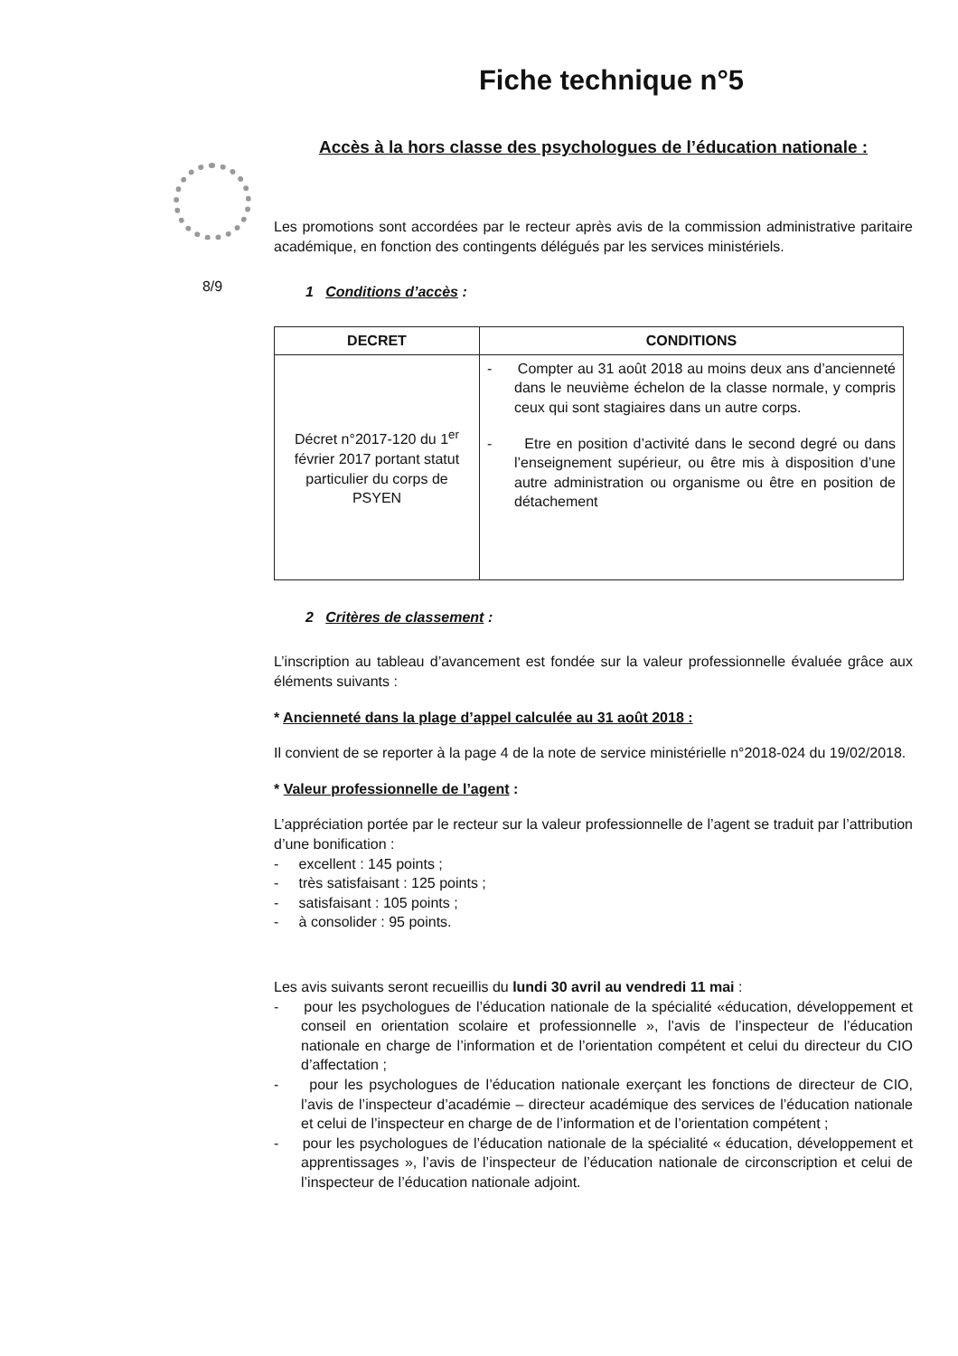8/9
Fiche technique n°5
Accès à la hors classe des psychologues de l’éducation nationale :
Les promotions sont accordées par le recteur après avis de la commission administrative paritaire académique, en fonction des contingents délégués par les services ministériels.
1 Conditions d’accès :
| DECRET | CONDITIONS |
| --- | --- |
| Décret n°2017-120 du 1<sup>er</sup> février 2017 portant statut particulier du corps de PSYEN | - Compter au 31 août 2018 au moins deux ans d’ancienneté dans le neuvième échelon de la classe normale, y compris ceux qui sont stagiaires dans un autre corps. - Etre en position d’activité dans le second degré ou dans l’enseignement supérieur, ou être mis à disposition d’une autre administration ou organisme ou être en position de détachement |
2 Critères de classement :
L’inscription au tableau d’avancement est fondée sur la valeur professionnelle évaluée grâce aux éléments suivants :
* Ancienneté dans la plage d’appel calculée au 31 août 2018 :
Il convient de se reporter à la page 4 de la note de service ministérielle n°2018-024 du 19/02/2018.
* Valeur professionnelle de l’agent :
L’appréciation portée par le recteur sur la valeur professionnelle de l’agent se traduit par l’attribution d’une bonification :
- excellent : 145 points ;
- très satisfaisant : 125 points ;
- satisfaisant : 105 points ;
- à consolider : 95 points.
Les avis suivants seront recueillis du lundi 30 avril au vendredi 11 mai :
- pour les psychologues de l’éducation nationale de la spécialité «éducation, développement et conseil en orientation scolaire et professionnelle », l’avis de l’inspecteur de l’éducation nationale en charge de l’information et de l’orientation compétent et celui du directeur du CIO d’affectation ;
- pour les psychologues de l’éducation nationale exerçant les fonctions de directeur de CIO, l’avis de l’inspecteur d’académie – directeur académique des services de l’éducation nationale et celui de l’inspecteur en charge de de l’information et de l’orientation compétent ;
- pour les psychologues de l’éducation nationale de la spécialité « éducation, développement et apprentissages », l’avis de l’inspecteur de l’éducation nationale de circonscription et celui de l’inspecteur de l’éducation nationale adjoint.